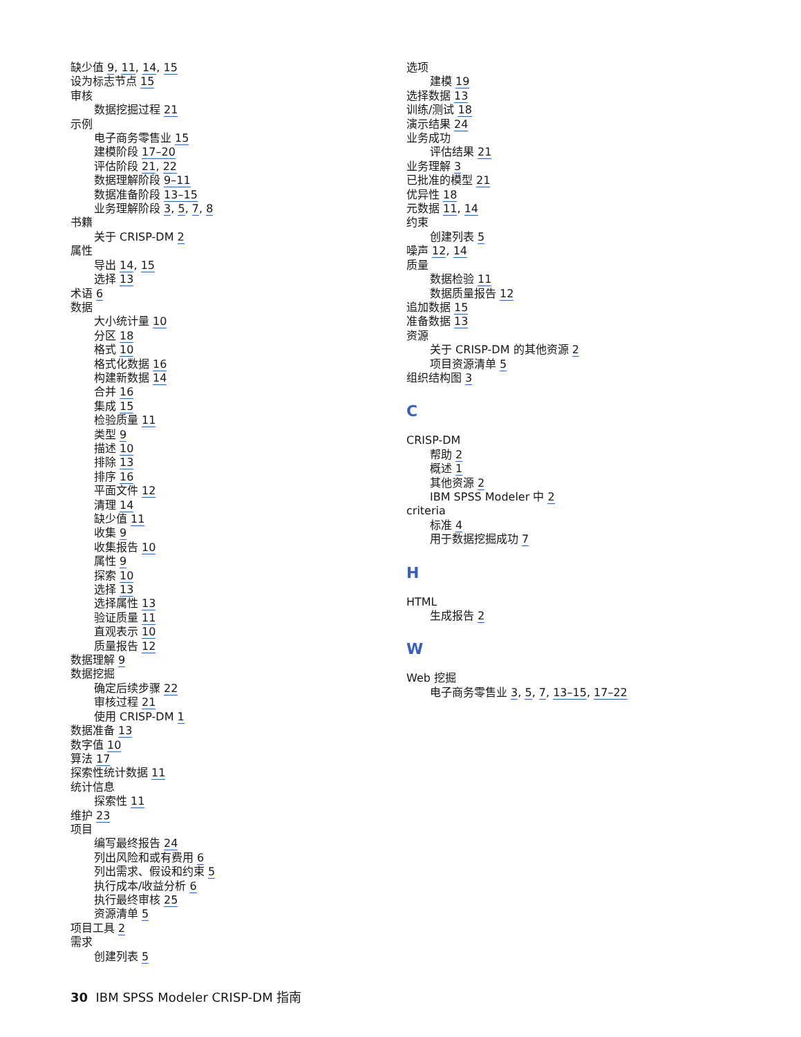缺少值 9, 11, 14, 15
设为标志节点 15
审核
数据挖掘过程 21
示例
电子商务零售业 15
建模阶段 17–20
评估阶段 21, 22
数据理解阶段 9–11
数据准备阶段 13–15
业务理解阶段 3, 5, 7, 8
书籍
关于 CRISP-DM 2
属性
导出 14, 15
选择 13
术语 6
数据
大小统计量 10
分区 18
格式 10
格式化数据 16
构建新数据 14
合并 16
集成 15
检验质量 11
类型 9
描述 10
排除 13
排序 16
平面文件 12
清理 14
缺少值 11
收集 9
收集报告 10
属性 9
探索 10
选择 13
选择属性 13
验证质量 11
直观表示 10
质量报告 12
数据理解 9
数据挖掘
确定后续步骤 22
审核过程 21
使用 CRISP-DM 1
数据准备 13
数字值 10
算法 17
探索性统计数据 11
统计信息
探索性 11
维护 23
项目
编写最终报告 24
列出风险和或有费用 6
列出需求、假设和约束 5
执行成本/收益分析 6
执行最终审核 25
资源清单 5
项目工具 2
需求
创建列表 5
选项
建模 19
选择数据 13
训练/测试 18
演示结果 24
业务成功
评估结果 21
业务理解 3
已批准的模型 21
优异性 18
元数据 11, 14
约束
创建列表 5
噪声 12, 14
质量
数据检验 11
数据质量报告 12
追加数据 15
准备数据 13
资源
关于 CRISP-DM 的其他资源 2
项目资源清单 5
组织结构图 3
C
CRISP-DM
帮助 2
概述 1
其他资源 2
IBM SPSS Modeler 中 2
criteria
标准 4
用于数据挖掘成功 7
H
HTML
生成报告 2
W
Web 挖掘
电子商务零售业 3, 5, 7, 13–15, 17–22
30 IBM SPSS Modeler CRISP-DM 指南